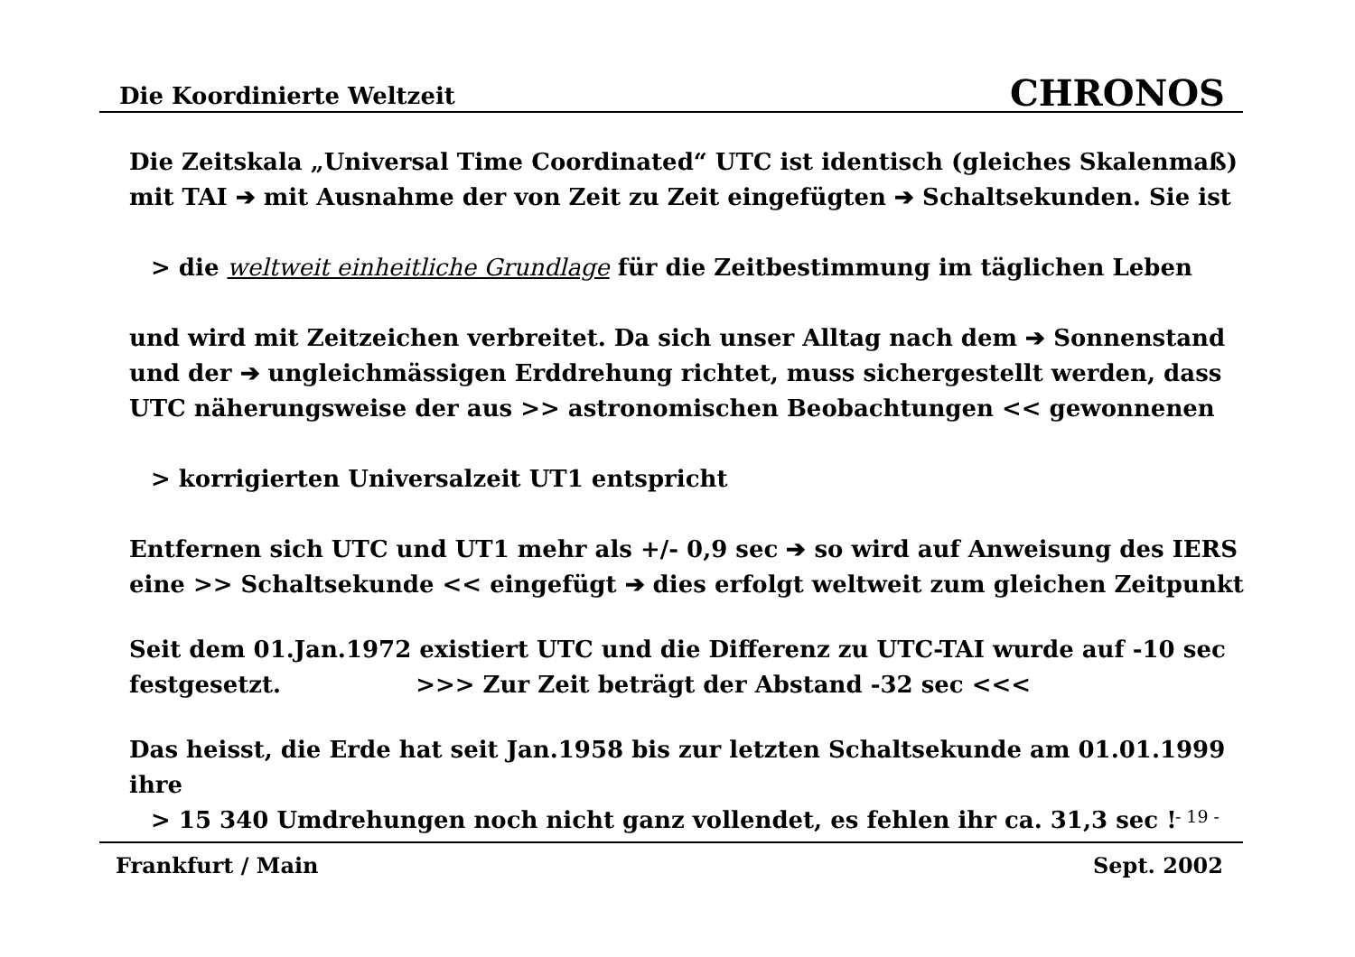Die Koordinierte Weltzeit CHRONOS
Die Zeitskala „Universal Time Coordinated“ UTC ist identisch (gleiches Skalenmaß) mit TAI ➔ mit Ausnahme der von Zeit zu Zeit eingefügten ➔ Schaltsekunden. Sie ist
> die weltweit einheitliche Grundlage für die Zeitbestimmung im täglichen Leben
und wird mit Zeitzeichen verbreitet. Da sich unser Alltag nach dem ➔ Sonnenstand und der ➔ ungleichmässigen Erddrehung richtet, muss sichergestellt werden, dass UTC näherungsweise der aus >> astronomischen Beobachtungen << gewonnenen
> korrigierten Universalzeit UT1 entspricht
Entfernen sich UTC und UT1 mehr als +/- 0,9 sec ➔ so wird auf Anweisung des IERS eine >> Schaltsekunde << eingefügt ➔ dies erfolgt weltweit zum gleichen Zeitpunkt
Seit dem 01.Jan.1972 existiert UTC und die Differenz zu UTC-TAI wurde auf -10 sec festgesetzt. >>> Zur Zeit beträgt der Abstand -32 sec <<<
Das heisst, die Erde hat seit Jan.1958 bis zur letzten Schaltsekunde am 01.01.1999 ihre
> 15 340 Umdrehungen noch nicht ganz vollendet, es fehlen ihr ca. 31,3 sec !
- 19 -
Frankfurt / Main Sept. 2002